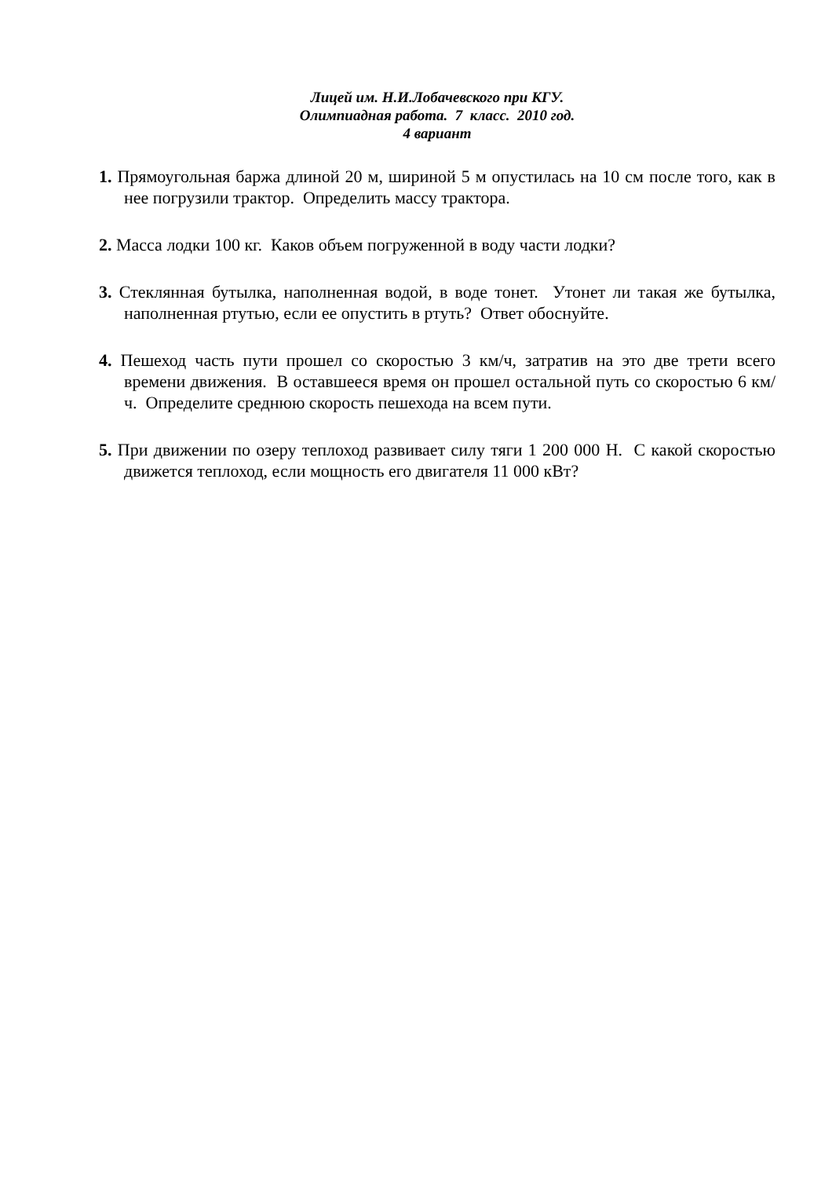Лицей им. Н.И.Лобачевского при КГУ.
Олимпиадная работа. 7 класс. 2010 год.
4 вариант
1. Прямоугольная баржа длиной 20 м, шириной 5 м опустилась на 10 см после того, как в нее погрузили трактор. Определить массу трактора.
2. Масса лодки 100 кг. Каков объем погруженной в воду части лодки?
3. Стеклянная бутылка, наполненная водой, в воде тонет. Утонет ли такая же бутылка, наполненная ртутью, если ее опустить в ртуть? Ответ обоснуйте.
4. Пешеход часть пути прошел со скоростью 3 км/ч, затратив на это две трети всего времени движения. В оставшееся время он прошел остальной путь со скоростью 6 км/ч. Определите среднюю скорость пешехода на всем пути.
5. При движении по озеру теплоход развивает силу тяги 1 200 000 Н. С какой скоростью движется теплоход, если мощность его двигателя 11 000 кВт?